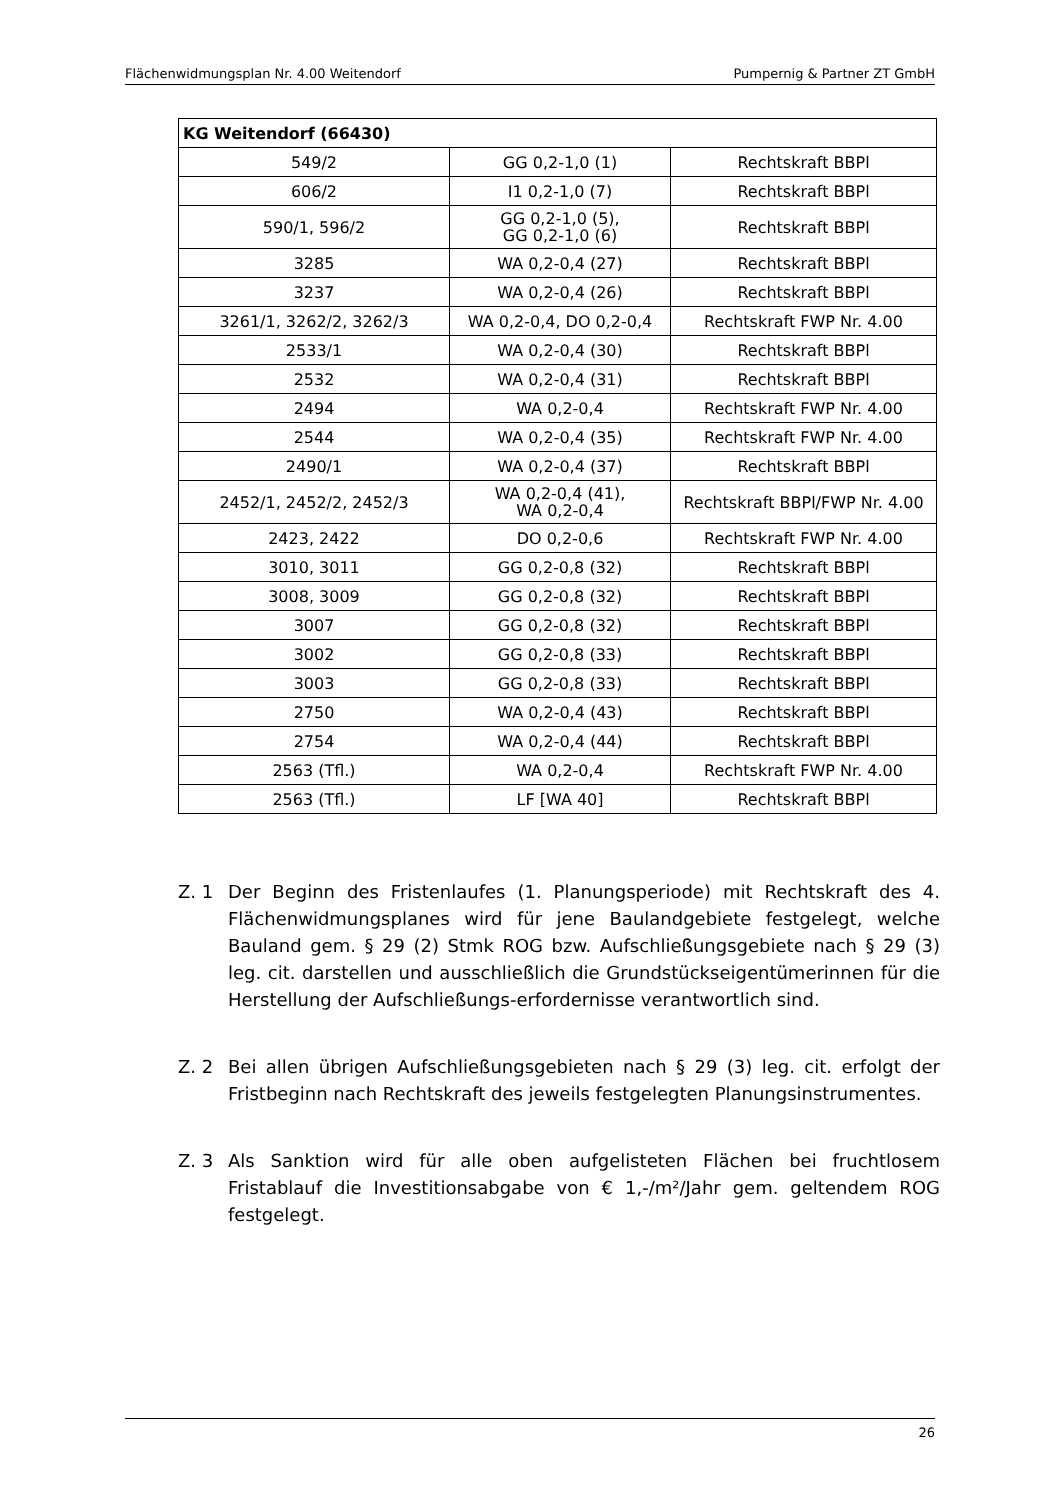Flächenwidmungsplan Nr. 4.00 Weitendorf Pumpernig & Partner ZT GmbH
| KG Weitendorf (66430) | | |
| --- | --- | --- |
| 549/2 | GG 0,2-1,0 (1) | Rechtskraft BBPl |
| 606/2 | I1 0,2-1,0 (7) | Rechtskraft BBPl |
| 590/1, 596/2 | GG 0,2-1,0 (5), GG 0,2-1,0 (6) | Rechtskraft BBPl |
| 3285 | WA 0,2-0,4 (27) | Rechtskraft BBPl |
| 3237 | WA 0,2-0,4 (26) | Rechtskraft BBPl |
| 3261/1, 3262/2, 3262/3 | WA 0,2-0,4, DO 0,2-0,4 | Rechtskraft FWP Nr. 4.00 |
| 2533/1 | WA 0,2-0,4 (30) | Rechtskraft BBPl |
| 2532 | WA 0,2-0,4 (31) | Rechtskraft BBPl |
| 2494 | WA 0,2-0,4 | Rechtskraft FWP Nr. 4.00 |
| 2544 | WA 0,2-0,4 (35) | Rechtskraft FWP Nr. 4.00 |
| 2490/1 | WA 0,2-0,4 (37) | Rechtskraft BBPl |
| 2452/1, 2452/2, 2452/3 | WA 0,2-0,4 (41), WA 0,2-0,4 | Rechtskraft BBPl/FWP Nr. 4.00 |
| 2423, 2422 | DO 0,2-0,6 | Rechtskraft FWP Nr. 4.00 |
| 3010, 3011 | GG 0,2-0,8 (32) | Rechtskraft BBPl |
| 3008, 3009 | GG 0,2-0,8 (32) | Rechtskraft BBPl |
| 3007 | GG 0,2-0,8 (32) | Rechtskraft BBPl |
| 3002 | GG 0,2-0,8 (33) | Rechtskraft BBPl |
| 3003 | GG 0,2-0,8 (33) | Rechtskraft BBPl |
| 2750 | WA 0,2-0,4 (43) | Rechtskraft BBPl |
| 2754 | WA 0,2-0,4 (44) | Rechtskraft BBPl |
| 2563 (Tfl.) | WA 0,2-0,4 | Rechtskraft FWP Nr. 4.00 |
| 2563 (Tfl.) | LF [WA 40] | Rechtskraft BBPl |
Z. 1 Der Beginn des Fristenlaufes (1. Planungsperiode) mit Rechtskraft des 4. Flächenwidmungsplanes wird für jene Baulandgebiete festgelegt, welche Bauland gem. § 29 (2) Stmk ROG bzw. Aufschließungsgebiete nach § 29 (3) leg. cit. darstellen und ausschließlich die Grundstückseigentümerinnen für die Herstellung der Aufschließungs-erfordernisse verantwortlich sind.
Z. 2 Bei allen übrigen Aufschließungsgebieten nach § 29 (3) leg. cit. erfolgt der Fristbeginn nach Rechtskraft des jeweils festgelegten Planungsinstrumentes.
Z. 3 Als Sanktion wird für alle oben aufgelisteten Flächen bei fruchtlosem Fristablauf die Investitionsabgabe von € 1,-/m²/Jahr gem. geltendem ROG festgelegt.
26